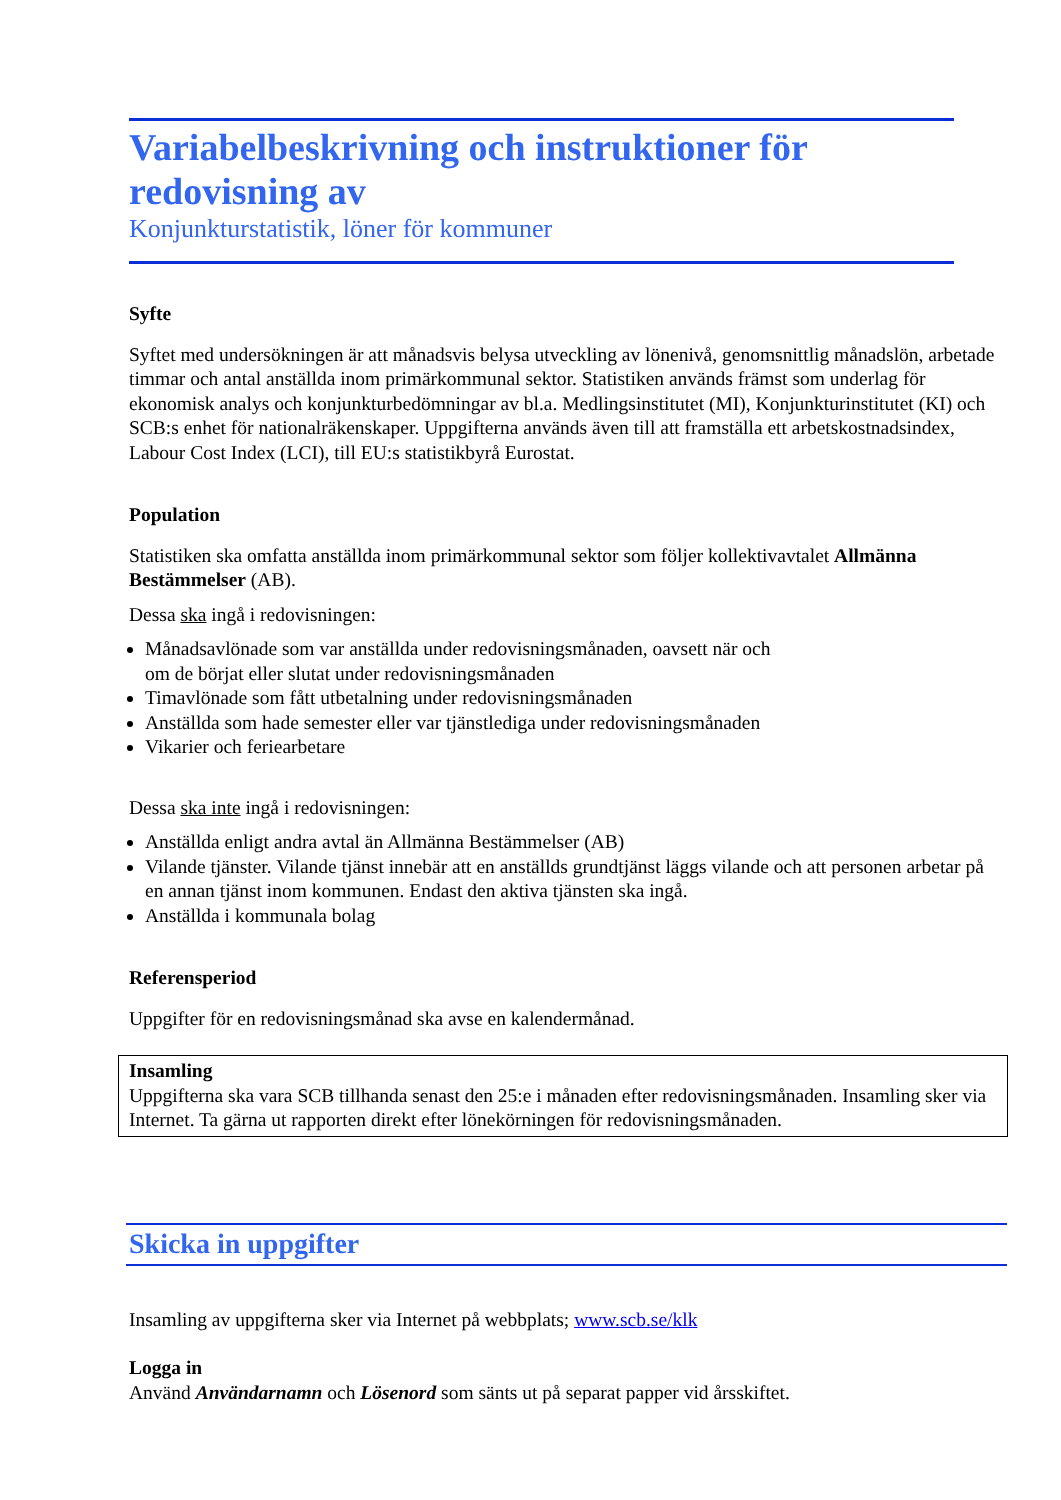Variabelbeskrivning och instruktioner för redovisning av
Konjunkturstatistik, löner för kommuner
Syfte
Syftet med undersökningen är att månadsvis belysa utveckling av lönenivå, genomsnittlig månadslön, arbetade timmar och antal anställda inom primärkommunal sektor. Statistiken används främst som underlag för ekonomisk analys och konjunkturbedömningar av bl.a. Medlingsinstitutet (MI), Konjunkturinstitutet (KI) och SCB:s enhet för nationalräkenskaper. Uppgifterna används även till att framställa ett arbetskostnadsindex, Labour Cost Index (LCI), till EU:s statistikbyrå Eurostat.
Population
Statistiken ska omfatta anställda inom primärkommunal sektor som följer kollektivavtalet Allmänna Bestämmelser (AB).
Dessa ska ingå i redovisningen:
Månadsavlönade som var anställda under redovisningsmånaden, oavsett när och
om de börjat eller slutat under redovisningsmånaden
Timavlönade som fått utbetalning under redovisningsmånaden
Anställda som hade semester eller var tjänstlediga under redovisningsmånaden
Vikarier och feriearbetare
Dessa ska inte ingå i redovisningen:
Anställda enligt andra avtal än Allmänna Bestämmelser (AB)
Vilande tjänster. Vilande tjänst innebär att en anställds grundtjänst läggs vilande och att personen arbetar på en annan tjänst inom kommunen. Endast den aktiva tjänsten ska ingå.
Anställda i kommunala bolag
Referensperiod
Uppgifter för en redovisningsmånad ska avse en kalendermånad.
Insamling
Uppgifterna ska vara SCB tillhanda senast den 25:e i månaden efter redovisningsmånaden. Insamling sker via Internet. Ta gärna ut rapporten direkt efter lönekörningen för redovisningsmånaden.
Skicka in uppgifter
Insamling av uppgifterna sker via Internet på webbplats; www.scb.se/klk
Logga in
Använd Användarnamn och Lösenord som sänts ut på separat papper vid årsskiftet.